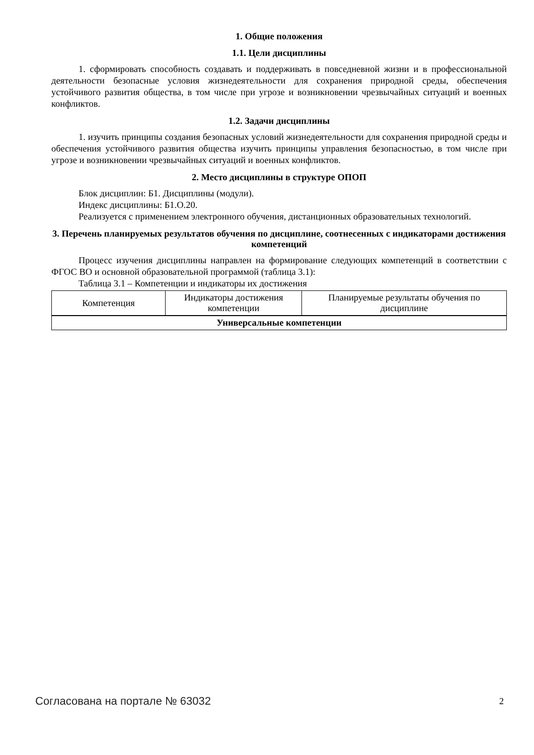1. Общие положения
1.1. Цели дисциплины
1. сформировать способность создавать и поддерживать в повседневной жизни и в профессиональной деятельности безопасные условия жизнедеятельности для сохранения природной среды, обеспечения устойчивого развития общества, в том числе при угрозе и возникновении чрезвычайных ситуаций и военных конфликтов.
1.2. Задачи дисциплины
1. изучить принципы создания безопасных условий жизнедеятельности для сохранения природной среды и обеспечения устойчивого развития общества изучить принципы управления безопасностью, в том числе при угрозе и возникновении чрезвычайных ситуаций и военных конфликтов.
2. Место дисциплины в структуре ОПОП
Блок дисциплин: Б1. Дисциплины (модули).
Индекс дисциплины: Б1.О.20.
Реализуется с применением электронного обучения, дистанционных образовательных технологий.
3. Перечень планируемых результатов обучения по дисциплине, соотнесенных с индикаторами достижения компетенций
Процесс изучения дисциплины направлен на формирование следующих компетенций в соответствии с ФГОС ВО и основной образовательной программой (таблица 3.1):
Таблица 3.1 – Компетенции и индикаторы их достижения
| Компетенция | Индикаторы достижения компетенции | Планируемые результаты обучения по дисциплине |
| --- | --- | --- |
| Универсальные компетенции | | |
Согласована на портале № 63032 2